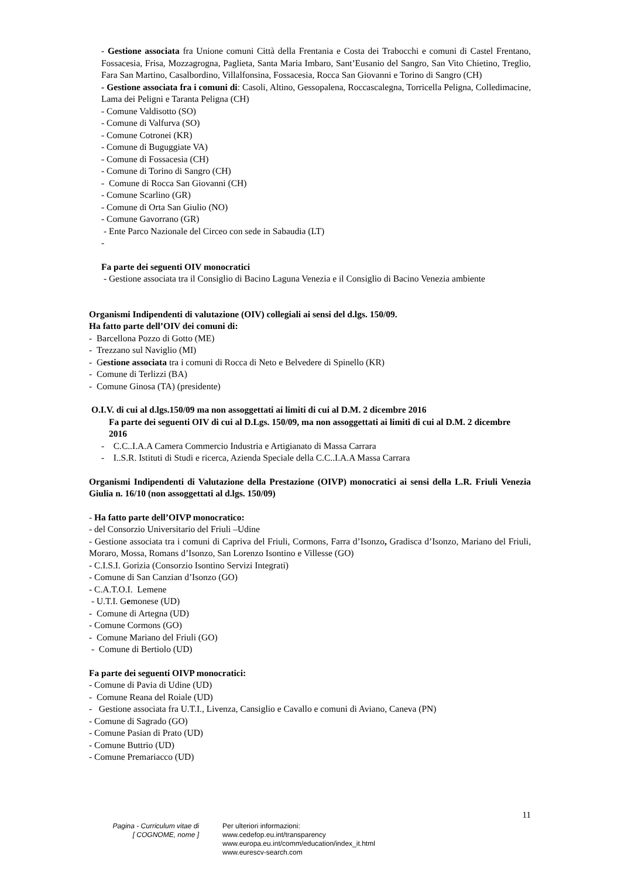- Gestione associata fra Unione comuni Città della Frentania e Costa dei Trabocchi e comuni di Castel Frentano, Fossacesia, Frisa, Mozzagrognа, Paglieta, Santa Maria Imbaro, Sant’Eusanio del Sangro, San Vito Chietino, Treglio, Fara San Martino, Casalbordino, Villalfonsina, Fossacesia, Rocca San Giovanni e Torino di Sangro (CH)
- Gestione associata fra i comuni di: Casoli, Altino, Gessopalena, Roccascalegna, Torricella Peligna, Colledimacine, Lama dei Peligni e Taranta Peligna (CH)
- Comune Valdisotto (SO)
- Comune di Valfurva (SO)
- Comune Cotronei (KR)
- Comune di Buguggiate VA)
- Comune di Fossacesia (CH)
- Comune di Torino di Sangro (CH)
- Comune di Rocca San Giovanni (CH)
- Comune Scarlino (GR)
- Comune di Orta San Giulio (NO)
- Comune Gavorrano (GR)
- Ente Parco Nazionale del Circeo con sede in Sabaudia (LT)
-
Fa parte dei seguenti OIV monocratici
- Gestione associata tra il Consiglio di Bacino Laguna Venezia e il Consiglio di Bacino Venezia ambiente
Organismi Indipendenti di valutazione (OIV) collegiali ai sensi del d.lgs. 150/09.
Ha fatto parte dell’OIV dei comuni di:
- Barcellona Pozzo di Gotto (ME)
- Trezzano sul Naviglio (MI)
- Gestione associata tra i comuni di Rocca di Neto e Belvedere di Spinello (KR)
- Comune di Terlizzi (BA)
- Comune Ginosa (TA) (presidente)
O.I.V. di cui al d.lgs.150/09 ma non assoggettati ai limiti di cui al D.M. 2 dicembre 2016
Fa parte dei seguenti OIV di cui al D.Lgs. 150/09, ma non assoggettati ai limiti di cui al D.M. 2 dicembre 2016
- C.C..I.A.A Camera Commercio Industria e Artigianato di Massa Carrara
- I..S.R. Istituti di Studi e ricerca, Azienda Speciale della C.C..I.A.A Massa Carrara
Organismi Indipendenti di Valutazione della Prestazione (OIVP) monocratici ai sensi della L.R. Friuli Venezia Giulia n. 16/10 (non assoggettati al d.lgs. 150/09)
- Ha fatto parte dell’OIVP monocratico:
- del Consorzio Universitario del Friuli –Udine
- Gestione associata tra i comuni di Capriva del Friuli, Cormons, Farra d’Isonzo, Gradisca d’Isonzo, Mariano del Friuli, Moraro, Mossa, Romans d’Isonzo, San Lorenzo Isontino e Villesse (GO)
- C.I.S.I. Gorizia (Consorzio Isontino Servizi Integrati)
- Comune di San Canzian d’Isonzo (GO)
- C.A.T.O.I. Lemene
- U.T.I. Gemonese (UD)
- Comune di Artegna (UD)
- Comune Cormons (GO)
- Comune Mariano del Friuli (GO)
- Comune di Bertiolo (UD)
Fa parte dei seguenti OIVP monocratici:
- Comune di Pavia di Udine (UD)
- Comune Reana del Roiale (UD)
- Gestione associata fra U.T.I., Livenza, Cansiglio e Cavallo e comuni di Aviano, Caneva (PN)
- Comune di Sagrado (GO)
- Comune Pasian di Prato (UD)
- Comune Buttrio (UD)
- Comune Premariacco (UD)
11
Pagina - Curriculum vitae di
[ COGNOME, nome ]
Per ulteriori informazioni:
www.cedefop.eu.int/transparency
www.europa.eu.int/comm/education/index_it.html
www.eurescv-search.com